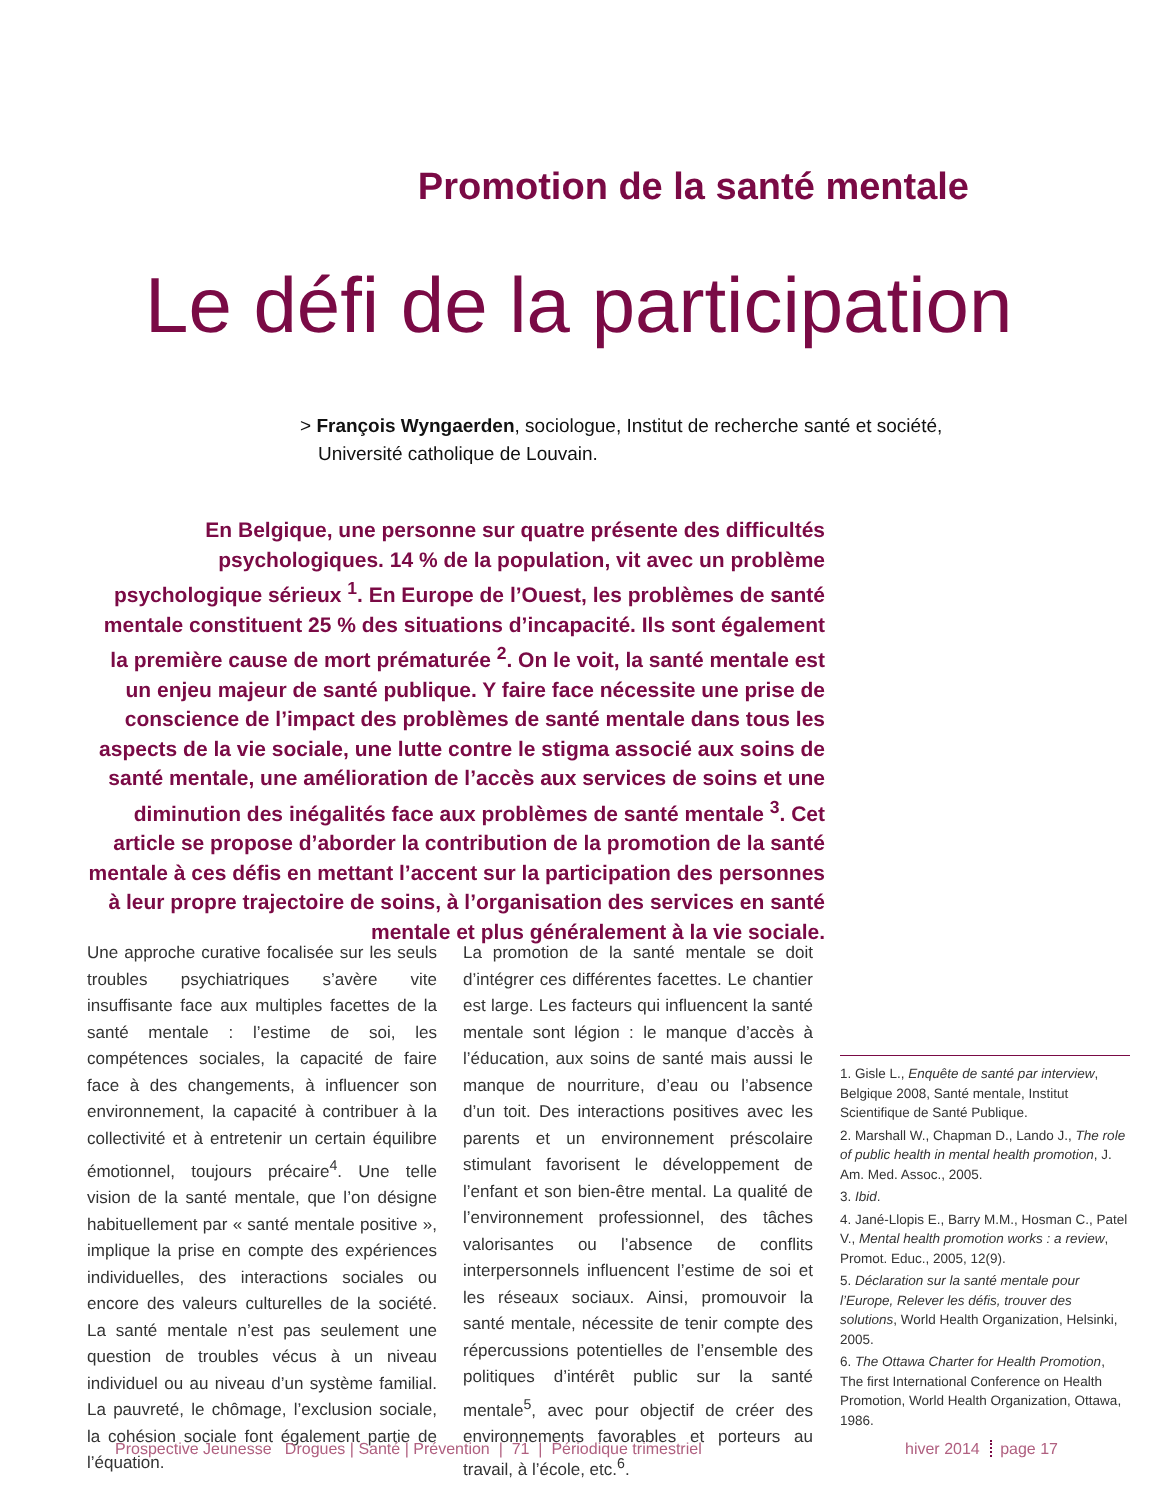Promotion de la santé mentale
Le défi de la participation
> François Wyngaerden, sociologue, Institut de recherche santé et société, Université catholique de Louvain.
En Belgique, une personne sur quatre présente des difficultés psychologiques. 14 % de la population, vit avec un problème psychologique sérieux <sup>1</sup>. En Europe de l’Ouest, les problèmes de santé mentale constituent 25 % des situations d’incapacité. Ils sont également la première cause de mort prématurée <sup>2</sup>. On le voit, la santé mentale est un enjeu majeur de santé publique. Y faire face nécessite une prise de conscience de l’impact des problèmes de santé mentale dans tous les aspects de la vie sociale, une lutte contre le stigma associé aux soins de santé mentale, une amélioration de l’accès aux services de soins et une diminution des inégalités face aux problèmes de santé mentale <sup>3</sup>. Cet article se propose d’aborder la contribution de la promotion de la santé mentale à ces défis en mettant l’accent sur la participation des personnes à leur propre trajectoire de soins, à l’organisation des services en santé mentale et plus généralement à la vie sociale.
Une approche curative focalisée sur les seuls troubles psychiatriques s’avère vite insuffisante face aux multiples facettes de la santé mentale : l’estime de soi, les compétences sociales, la capacité de faire face à des changements, à influencer son environnement, la capacité à contribuer à la collectivité et à entretenir un certain équilibre émotionnel, toujours précaire<sup>4</sup>. Une telle vision de la santé mentale, que l’on désigne habituellement par « santé mentale positive », implique la prise en compte des expériences individuelles, des interactions sociales ou encore des valeurs culturelles de la société. La santé mentale n’est pas seulement une question de troubles vécus à un niveau individuel ou au niveau d’un système familial. La pauvreté, le chômage, l’exclusion sociale, la cohésion sociale font également partie de l’équation.
La promotion de la santé mentale se doit d’intégrer ces différentes facettes. Le chantier est large. Les facteurs qui influencent la santé mentale sont légion : le manque d’accès à l’éducation, aux soins de santé mais aussi le manque de nourriture, d’eau ou l’absence d’un toit. Des interactions positives avec les parents et un environnement préscolaire stimulant favorisent le développement de l’enfant et son bien-être mental. La qualité de l’environnement professionnel, des tâches valorisantes ou l’absence de conflits interpersonnels influencent l’estime de soi et les réseaux sociaux. Ainsi, promouvoir la santé mentale, nécessite de tenir compte des répercussions potentielles de l’ensemble des politiques d’intérêt public sur la santé mentale<sup>5</sup>, avec pour objectif de créer des environnements favorables et porteurs au travail, à l’école, etc.<sup>6</sup>.
1. Gisle L., Enquête de santé par interview, Belgique 2008, Santé mentale, Institut Scientifique de Santé Publique.
2. Marshall W., Chapman D., Lando J., The role of public health in mental health promotion, J. Am. Med. Assoc., 2005.
3. Ibid.
4. Jané-Llopis E., Barry M.M., Hosman C., Patel V., Mental health promotion works : a review, Promot. Educ., 2005, 12(9).
5. Déclaration sur la santé mentale pour l’Europe, Relever les défis, trouver des solutions, World Health Organization, Helsinki, 2005.
6. The Ottawa Charter for Health Promotion, The first International Conference on Health Promotion, World Health Organization, Ottawa, 1986.
Prospective Jeunesse Drogues | Santé | Prévention | 71 | Périodique trimestriel
hiver 2014 page 17